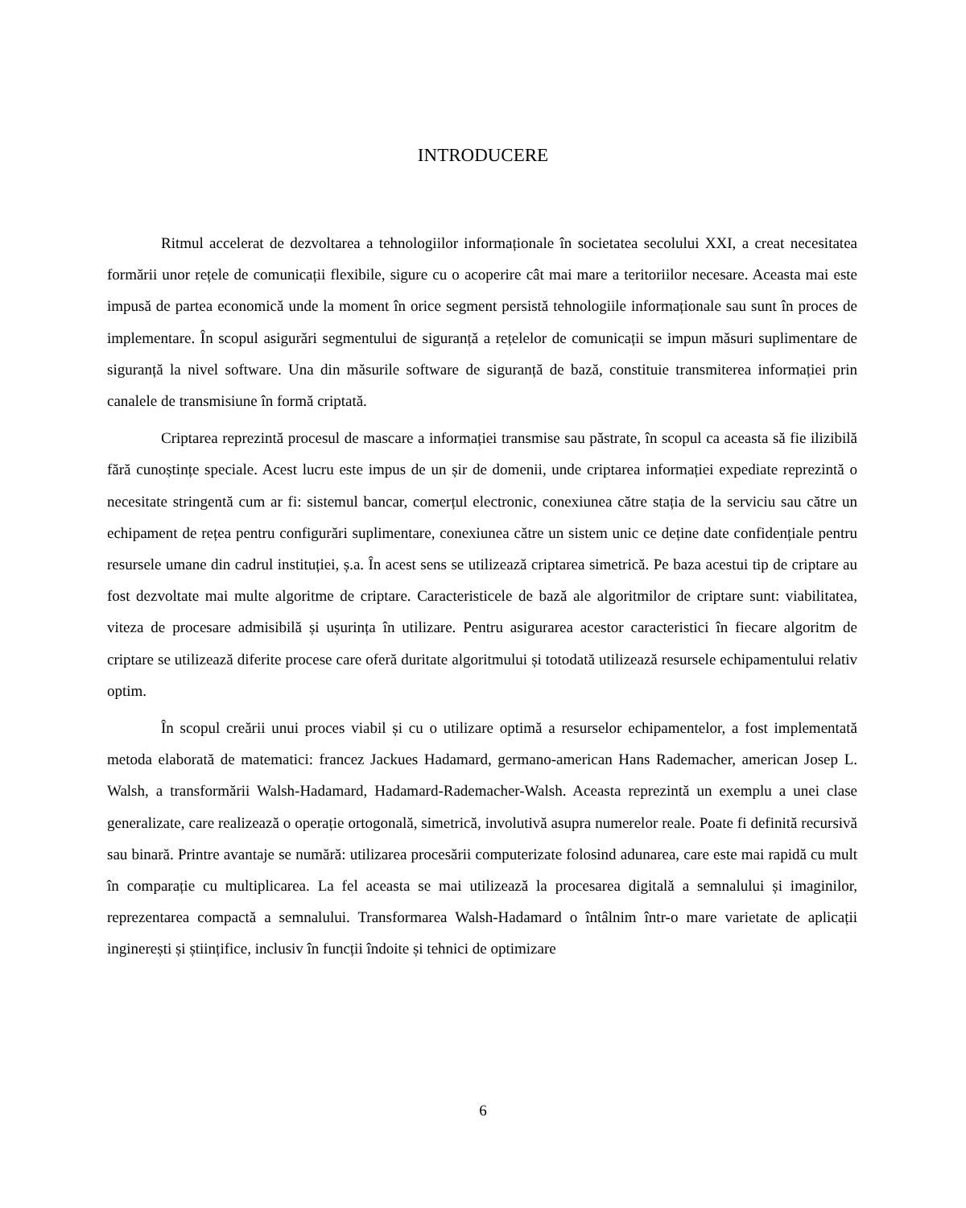INTRODUCERE
Ritmul accelerat de dezvoltarea a tehnologiilor informaționale în societatea secolului XXI, a creat necesitatea formării unor rețele de comunicații flexibile, sigure cu o acoperire cât mai mare a teritoriilor necesare. Aceasta mai este impusă de partea economică unde la moment în orice segment persistă tehnologiile informaționale sau sunt în proces de implementare. În scopul asigurări segmentului de siguranță a rețelelor de comunicații se impun măsuri suplimentare de siguranță la nivel software. Una din măsurile software de siguranță de bază, constituie transmiterea informației prin canalele de transmisiune în formă criptată.
Criptarea reprezintă procesul de mascare a informației transmise sau păstrate, în scopul ca aceasta să fie ilizibilă fără cunoștințe speciale. Acest lucru este impus de un șir de domenii, unde criptarea informației expediate reprezintă o necesitate stringentă cum ar fi: sistemul bancar, comerțul electronic, conexiunea către stația de la serviciu sau către un echipament de rețea pentru configurări suplimentare, conexiunea către un sistem unic ce deține date confidențiale pentru resursele umane din cadrul instituției, ș.a. În acest sens se utilizează criptarea simetrică. Pe baza acestui tip de criptare au fost dezvoltate mai multe algoritme de criptare. Caracteristicele de bază ale algoritmilor de criptare sunt: viabilitatea, viteza de procesare admisibilă și ușurința în utilizare. Pentru asigurarea acestor caracteristici în fiecare algoritm de criptare se utilizează diferite procese care oferă duritate algoritmului și totodată utilizează resursele echipamentului relativ optim.
În scopul creării unui proces viabil și cu o utilizare optimă a resurselor echipamentelor, a fost implementată metoda elaborată de matematici: francez Jackues Hadamard, germano-american Hans Rademacher, american Josep L. Walsh, a transformării Walsh-Hadamard, Hadamard-Rademacher-Walsh. Aceasta reprezintă un exemplu a unei clase generalizate, care realizează o operație ortogonală, simetrică, involutivă asupra numerelor reale. Poate fi definită recursivă sau binară. Printre avantaje se numără: utilizarea procesării computerizate folosind adunarea, care este mai rapidă cu mult în comparație cu multiplicarea. La fel aceasta se mai utilizează la procesarea digitală a semnalului și imaginilor, reprezentarea compactă a semnalului. Transformarea Walsh-Hadamard o întâlnim într-o mare varietate de aplicații inginerești și științifice, inclusiv în funcții îndoite și tehnici de optimizare
6